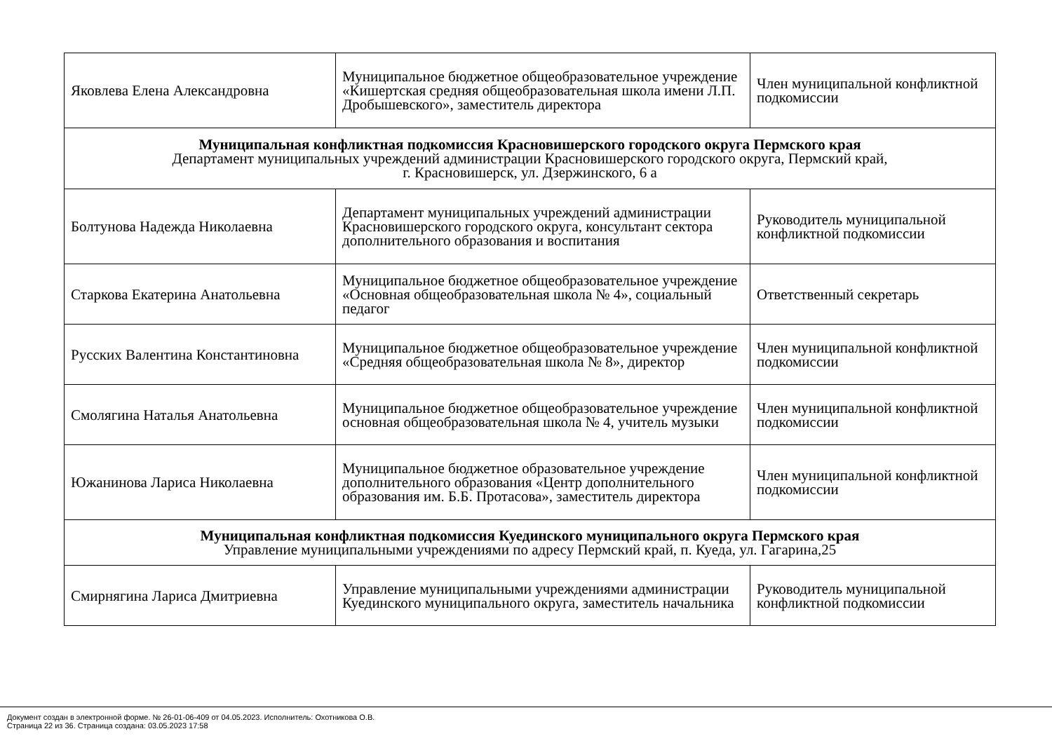| Яковлева Елена Александровна | Муниципальное бюджетное общеобразовательное учреждение «Кишертская средняя общеобразовательная школа имени Л.П. Дробышевского», заместитель директора | Член муниципальной конфликтной подкомиссии |
| Муниципальная конфликтная подкомиссия Красновишерского городского округа Пермского края Департамент муниципальных учреждений администрации Красновишерского городского округа, Пермский край, г. Красновишерск, ул. Дзержинского, 6 а | | |
| Болтунова Надежда Николаевна | Департамент муниципальных учреждений администрации Красновишерского городского округа, консультант сектора дополнительного образования и воспитания | Руководитель муниципальной конфликтной подкомиссии |
| Старкова Екатерина Анатольевна | Муниципальное бюджетное общеобразовательное учреждение «Основная общеобразовательная школа № 4», социальный педагог | Ответственный секретарь |
| Русских Валентина Константиновна | Муниципальное бюджетное общеобразовательное учреждение «Средняя общеобразовательная школа № 8», директор | Член муниципальной конфликтной подкомиссии |
| Смолягина Наталья Анатольевна | Муниципальное бюджетное общеобразовательное учреждение основная общеобразовательная школа № 4, учитель музыки | Член муниципальной конфликтной подкомиссии |
| Южанинова Лариса Николаевна | Муниципальное бюджетное образовательное учреждение дополнительного образования «Центр дополнительного образования им. Б.Б. Протасова», заместитель директора | Член муниципальной конфликтной подкомиссии |
| Муниципальная конфликтная подкомиссия Куединского муниципального округа Пермского края Управление муниципальными учреждениями по адресу Пермский край, п. Куеда, ул. Гагарина,25 | | |
| Смирнягина Лариса Дмитриевна | Управление муниципальными учреждениями администрации Куединского муниципального округа, заместитель начальника | Руководитель муниципальной конфликтной подкомиссии |
Документ создан в электронной форме. № 26-01-06-409 от 04.05.2023. Исполнитель: Охотникова О.В.
Страница 22 из 36. Страница создана: 03.05.2023 17:58